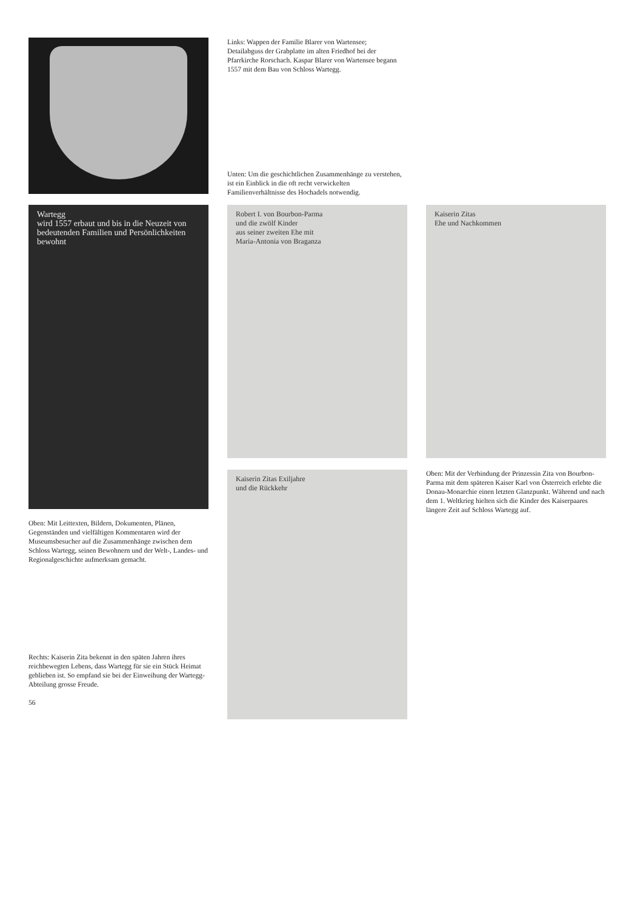Links: Wappen der Familie Blarer von Wartensee; Detailabguss der Grabplatte im alten Friedhof bei der Pfarrkirche Rorschach. Kaspar Blarer von Wartensee begann 1557 mit dem Bau von Schloss Wartegg.
Unten: Um die geschichtlichen Zusammenhänge zu verstehen, ist ein Einblick in die oft recht verwickelten Familienverhältnisse des Hochadels notwendig.
Wartegg
wird 1557 erbaut und bis in die Neuzeit von bedeutenden Familien und Persönlichkeiten bewohnt
Robert I. von Bourbon-Parma
und die zwölf Kinder
aus seiner zweiten Ehe mit
Maria-Antonia von Braganza
Kaiserin Zitas
Ehe und Nachkommen
Kaiserin Zitas Exiljahre
und die Rückkehr
Oben: Mit der Verbindung der Prinzessin Zita von Bourbon-Parma mit dem späteren Kaiser Karl von Österreich erlebte die Donau-Monarchie einen letzten Glanzpunkt. Während und nach dem 1. Weltkrieg hielten sich die Kinder des Kaiserpaares längere Zeit auf Schloss Wartegg auf.
Oben: Mit Leittexten, Bildern, Dokumenten, Plänen, Gegenständen und vielfältigen Kommentaren wird der Museumsbesucher auf die Zusammenhänge zwischen dem Schloss Wartegg, seinen Bewohnern und der Welt-, Landes- und Regionalgeschichte aufmerksam gemacht.
Rechts: Kaiserin Zita bekennt in den späten Jahren ihres reichbewegten Lebens, dass Wartegg für sie ein Stück Heimat geblieben ist. So empfand sie bei der Einweihung der Wartegg-Abteilung grosse Freude.
56